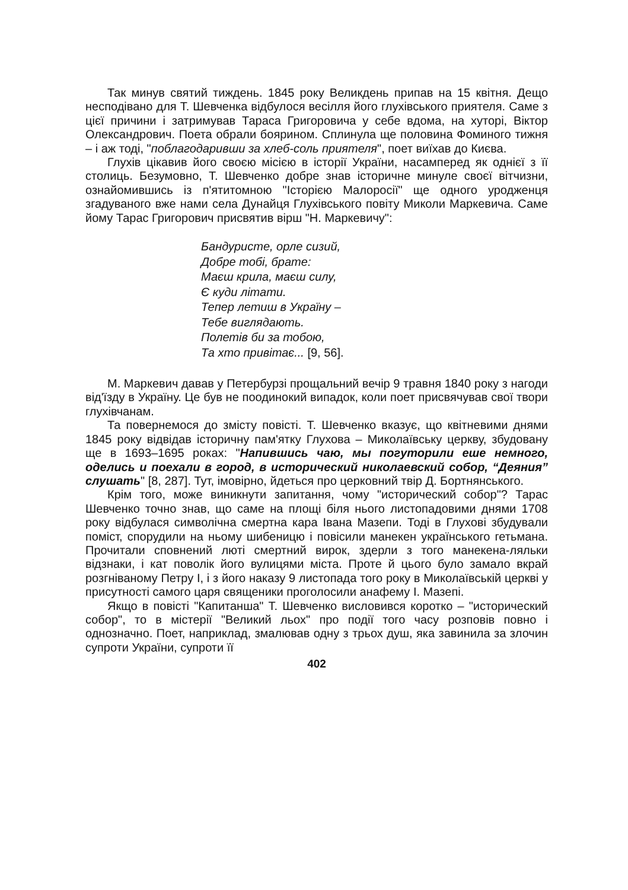Так минув святий тиждень. 1845 року Великдень припав на 15 квітня. Дещо несподівано для Т. Шевченка відбулося весілля його глухівського приятеля. Саме з цієї причини і затримував Тараса Григоровича у себе вдома, на хуторі, Віктор Олександрович. Поета обрали боярином. Сплинула ще половина Фоминого тижня – і аж тоді, "поблагодаривши за хлеб-соль приятеля", поет виїхав до Києва.
Глухів цікавив його своєю місією в історії України, насамперед як однієї з її столиць. Безумовно, Т. Шевченко добре знав історичне минуле своєї вітчизни, ознайомившись із п'ятитомною "Історією Малоросії" ще одного уродженця згадуваного вже нами села Дунайця Глухівського повіту Миколи Маркевича. Саме йому Тарас Григорович присвятив вірш "Н. Маркевичу":
Бандуристе, орле сизий,
Добре тобі, брате:
Маєш крила, маєш силу,
Є куди літати.
Тепер летиш в Україну –
Тебе виглядають.
Полетів би за тобою,
Та хто привітає... [9, 56].
М. Маркевич давав у Петербурзі прощальний вечір 9 травня 1840 року з нагоди від'їзду в Україну. Це був не поодинокий випадок, коли поет присвячував свої твори глухівчанам.
Та повернемося до змісту повісті. Т. Шевченко вказує, що квітневими днями 1845 року відвідав історичну пам'ятку Глухова – Миколаївську церкву, збудовану ще в 1693–1695 роках: "Напившись чаю, мы погуторили еше немного, оделись и поехали в город, в исторический николаевский собор, “Деяния” слушать" [8, 287]. Тут, імовірно, йдеться про церковний твір Д. Бортнянського.
Крім того, може виникнути запитання, чому "исторический собор"? Тарас Шевченко точно знав, що саме на площі біля нього листопадовими днями 1708 року відбулася символічна смертна кара Івана Мазепи. Тоді в Глухові збудували поміст, спорудили на ньому шибеницю і повісили манекен українського гетьмана. Прочитали сповнений люті смертний вирок, здерли з того манекена-ляльки відзнаки, і кат поволік його вулицями міста. Проте й цього було замало вкрай розгніваному Петру І, і з його наказу 9 листопада того року в Миколаївській церкві у присутності самого царя священики проголосили анафему І. Мазепі.
Якщо в повісті "Капитанша" Т. Шевченко висловився коротко – "исторический собор", то в містерії "Великий льох" про події того часу розповів повно і однозначно. Поет, наприклад, змалював одну з трьох душ, яка завинила за злочин супроти України, супроти її
402